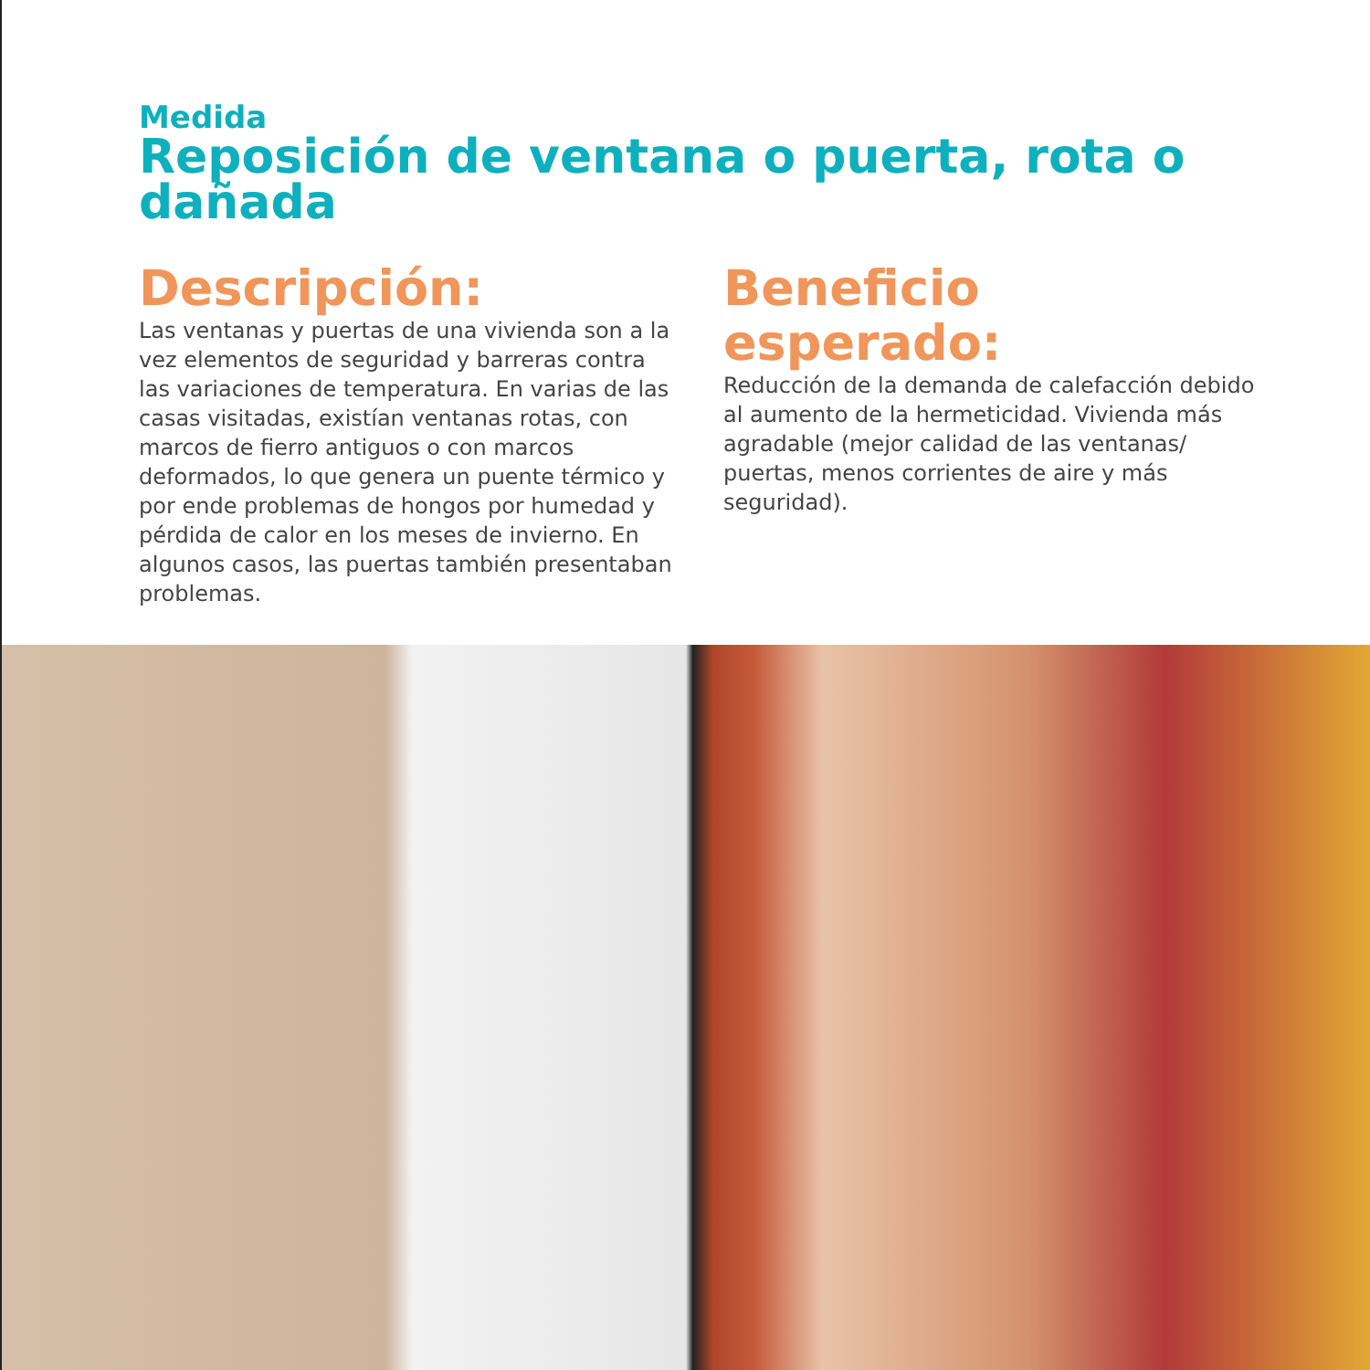Medida
Reposición de ventana o puerta, rota o dañada
Descripción:
Las ventanas y puertas de una vivienda son a la vez elementos de seguridad y barreras contra las variaciones de temperatura. En varias de las casas visitadas, existían ventanas rotas, con marcos de fierro antiguos o con marcos deformados, lo que genera un puente térmico y por ende problemas de hongos por humedad y pérdida de calor en los meses de invierno. En algunos casos, las puertas también presentaban problemas.
Beneficio esperado:
Reducción de la demanda de calefacción debido al aumento de la hermeticidad. Vivienda más agradable (mejor calidad de las ventanas/ puertas, menos corrientes de aire y más seguridad).